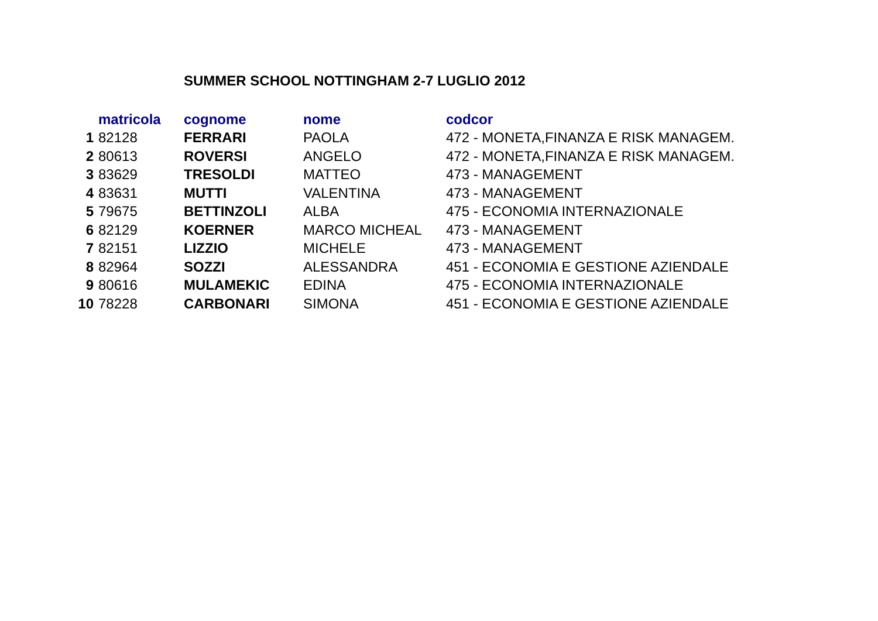SUMMER SCHOOL NOTTINGHAM 2-7 LUGLIO 2012
| | matricola | cognome | nome | codcor |
| --- | --- | --- | --- | --- |
| 1 | 82128 | FERRARI | PAOLA | 472 - MONETA,FINANZA E RISK MANAGEM. |
| 2 | 80613 | ROVERSI | ANGELO | 472 - MONETA,FINANZA E RISK MANAGEM. |
| 3 | 83629 | TRESOLDI | MATTEO | 473 - MANAGEMENT |
| 4 | 83631 | MUTTI | VALENTINA | 473 - MANAGEMENT |
| 5 | 79675 | BETTINZOLI | ALBA | 475 - ECONOMIA INTERNAZIONALE |
| 6 | 82129 | KOERNER | MARCO MICHEAL | 473 - MANAGEMENT |
| 7 | 82151 | LIZZIO | MICHELE | 473 - MANAGEMENT |
| 8 | 82964 | SOZZI | ALESSANDRA | 451 - ECONOMIA E GESTIONE AZIENDALE |
| 9 | 80616 | MULAMEKIC | EDINA | 475 - ECONOMIA INTERNAZIONALE |
| 10 | 78228 | CARBONARI | SIMONA | 451 - ECONOMIA E GESTIONE AZIENDALE |